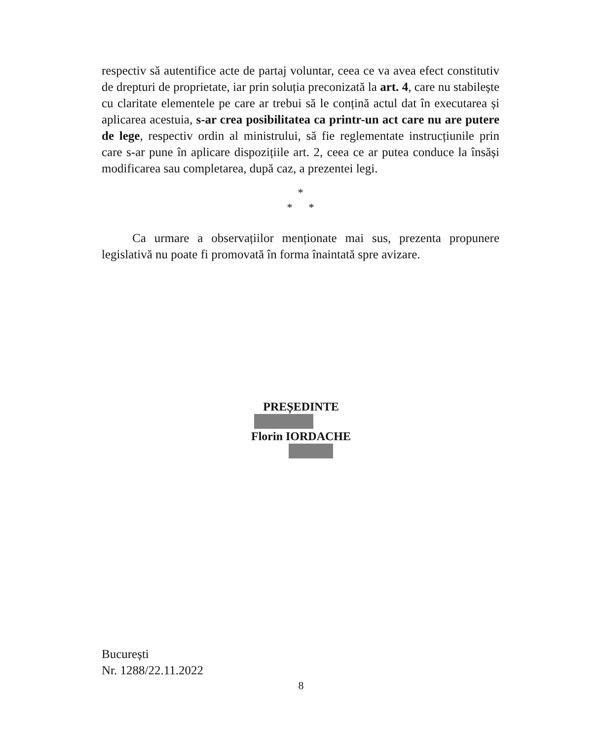respectiv să autentifice acte de partaj voluntar, ceea ce va avea efect constitutiv de drepturi de proprietate, iar prin soluția preconizată la art. 4, care nu stabilește cu claritate elementele pe care ar trebui să le conțină actul dat în executarea și aplicarea acestuia, s-ar crea posibilitatea ca printr-un act care nu are putere de lege, respectiv ordin al ministrului, să fie reglementate instrucțiunile prin care s-ar pune în aplicare dispozițiile art. 2, ceea ce ar putea conduce la însăși modificarea sau completarea, după caz, a prezentei legi.
*
* *
Ca urmare a observațiilor menționate mai sus, prezenta propunere legislativă nu poate fi promovată în forma înaintată spre avizare.
PREȘEDINTE Florin IORDACHE
București
Nr. 1288/22.11.2022
8